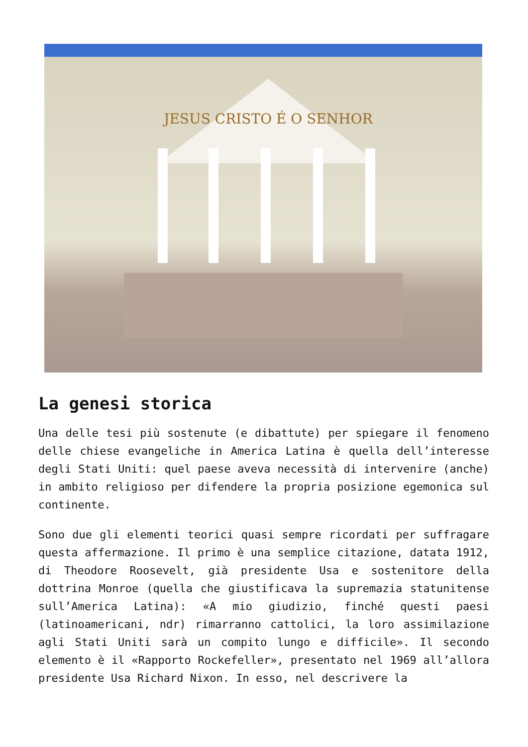JESUS CRISTO É O SENHOR
La genesi storica
Una delle tesi più sostenute (e dibattute) per spiegare il fenomeno delle chiese evangeliche in America Latina è quella dell’interesse degli Stati Uniti: quel paese aveva necessità di intervenire (anche) in ambito religioso per difendere la propria posizione egemonica sul continente.
Sono due gli elementi teorici quasi sempre ricordati per suffragare questa affermazione. Il primo è una semplice citazione, datata 1912, di Theodore Roosevelt, già presidente Usa e sostenitore della dottrina Monroe (quella che giustificava la supremazia statunitense sull’America Latina): «A mio giudizio, finché questi paesi (latinoamericani, ndr) rimarranno cattolici, la loro assimilazione agli Stati Uniti sarà un compito lungo e difficile». Il secondo elemento è il «Rapporto Rockefeller», presentato nel 1969 all’allora presidente Usa Richard Nixon. In esso, nel descrivere la